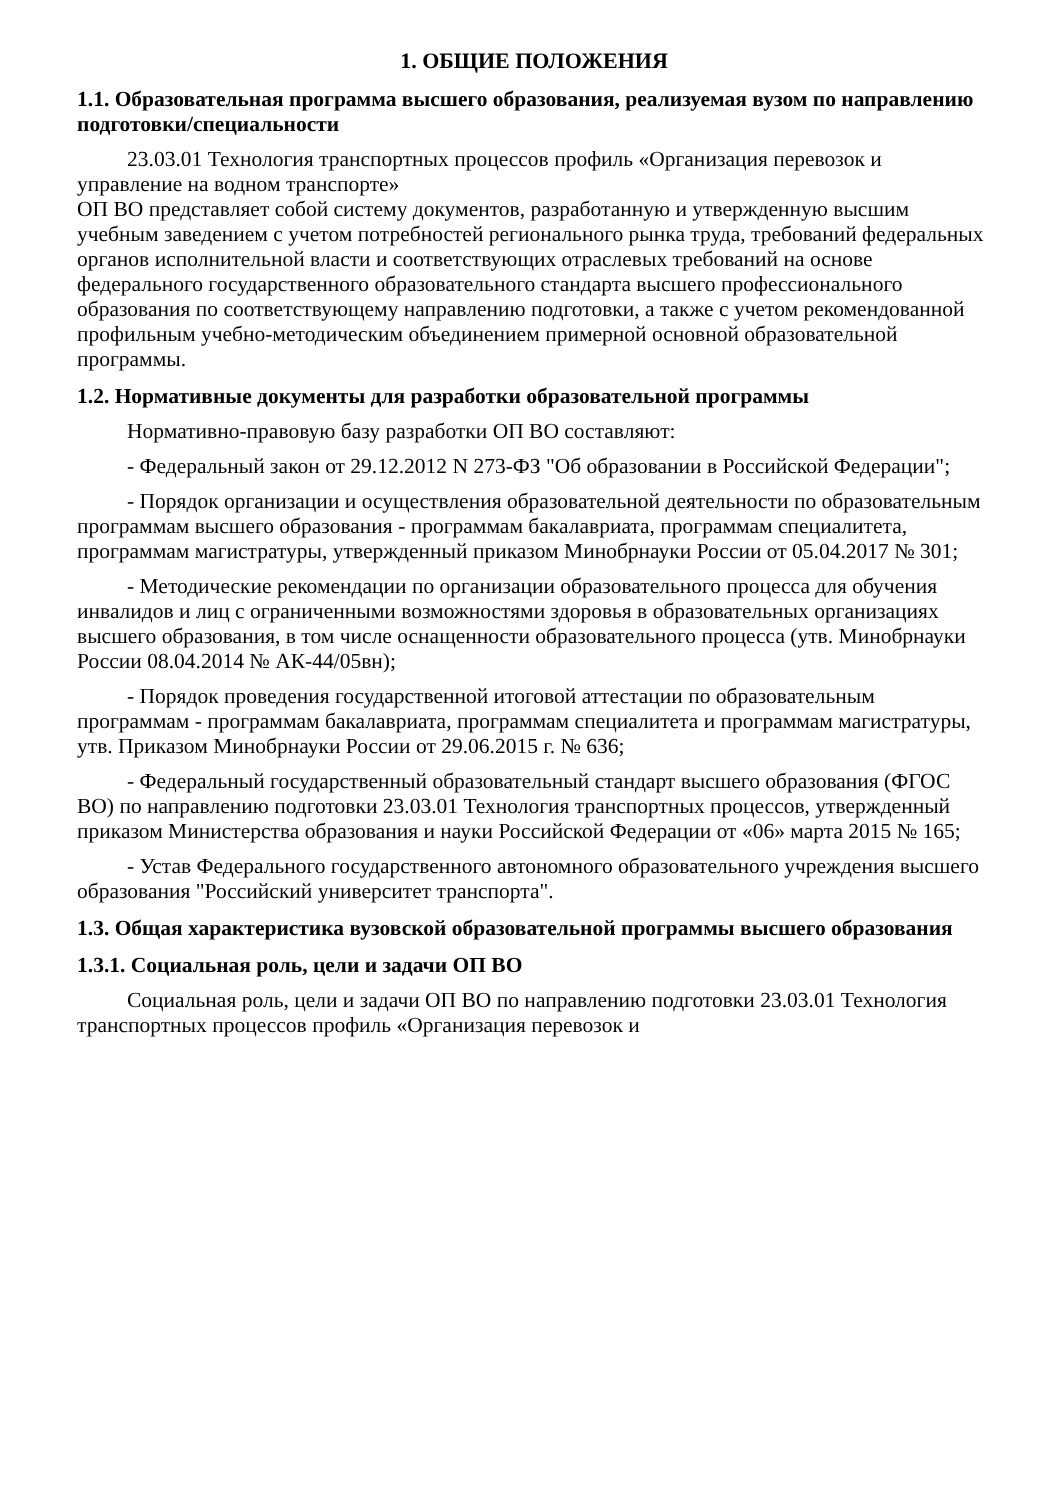1. ОБЩИЕ ПОЛОЖЕНИЯ
1.1. Образовательная программа высшего образования, реализуемая вузом по направлению подготовки/специальности
23.03.01 Технология транспортных процессов профиль «Организация перевозок и управление на водном транспорте»
ОП ВО представляет собой систему документов, разработанную и утвержденную высшим учебным заведением с учетом потребностей регионального рынка труда, требований федеральных органов исполнительной власти и соответствующих отраслевых требований на основе федерального государственного образовательного стандарта высшего профессионального образования по соответствующему направлению подготовки, а также с учетом рекомендованной профильным учебно-методическим объединением примерной основной образовательной программы.
1.2. Нормативные документы для разработки образовательной программы
Нормативно-правовую базу разработки ОП ВО составляют:
- Федеральный закон от 29.12.2012 N 273-ФЗ "Об образовании в Российской Федерации";
- Порядок организации и осуществления образовательной деятельности по образовательным программам высшего образования - программам бакалавриата, программам специалитета, программам магистратуры, утвержденный приказом Минобрнауки России от 05.04.2017 № 301;
- Методические рекомендации по организации образовательного процесса для обучения инвалидов и лиц с ограниченными возможностями здоровья в образовательных организациях высшего образования, в том числе оснащенности образовательного процесса (утв. Минобрнауки России 08.04.2014 № АК-44/05вн);
- Порядок проведения государственной итоговой аттестации по образовательным программам - программам бакалавриата, программам специалитета и программам магистратуры, утв. Приказом Минобрнауки России от 29.06.2015 г. № 636;
- Федеральный государственный образовательный стандарт высшего образования (ФГОС ВО) по направлению подготовки 23.03.01 Технология транспортных процессов, утвержденный приказом Министерства образования и науки Российской Федерации от «06» марта 2015 № 165;
- Устав Федерального государственного автономного образовательного учреждения высшего образования "Российский университет транспорта".
1.3. Общая характеристика вузовской образовательной программы высшего образования
1.3.1. Социальная роль, цели и задачи ОП ВО
Социальная роль, цели и задачи ОП ВО по направлению подготовки 23.03.01 Технология транспортных процессов профиль «Организация перевозок и